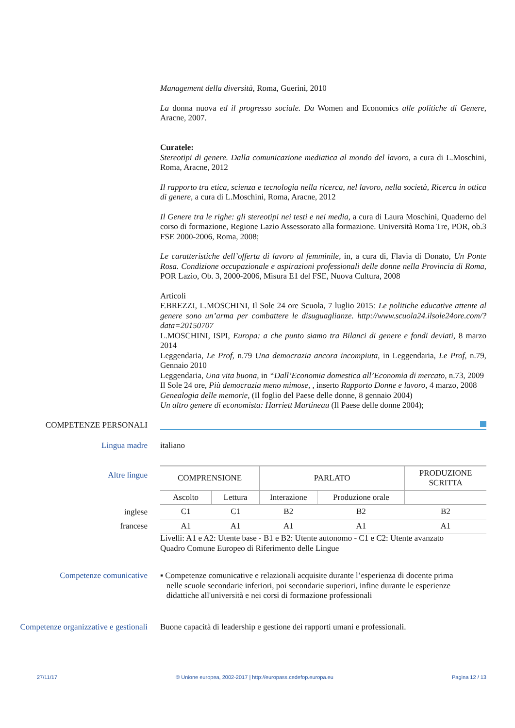Management della diversità, Roma, Guerini, 2010
La donna nuova ed il progresso sociale. Da Women and Economics alle politiche di Genere, Aracne, 2007.
Curatele:
Stereotipi di genere. Dalla comunicazione mediatica al mondo del lavoro, a cura di L.Moschini, Roma, Aracne, 2012
Il rapporto tra etica, scienza e tecnologia nella ricerca, nel lavoro, nella società, Ricerca in ottica di genere, a cura di L.Moschini, Roma, Aracne, 2012
Il Genere tra le righe: gli stereotipi nei testi e nei media, a cura di Laura Moschini, Quaderno del corso di formazione, Regione Lazio Assessorato alla formazione. Università Roma Tre, POR, ob.3 FSE 2000-2006, Roma, 2008;
Le caratteristiche dell’offerta di lavoro al femminile, in, a cura di, Flavia di Donato, Un Ponte Rosa. Condizione occupazionale e aspirazioni professionali delle donne nella Provincia di Roma, POR Lazio, Ob. 3, 2000-2006, Misura E1 del FSE, Nuova Cultura, 2008
Articoli
F.BREZZI, L.MOSCHINI, Il Sole 24 ore Scuola, 7 luglio 2015: Le politiche educative attente al genere sono un’arma per combattere le disuguaglianze. http://www.scuola24.ilsole24ore.com/?data=20150707
L.MOSCHINI, ISPI, Europa: a che punto siamo tra Bilanci di genere e fondi deviati, 8 marzo 2014
Leggendaria, Le Prof, n.79 Una democrazia ancora incompiuta, in Leggendaria, Le Prof, n.79, Gennaio 2010
Leggendaria, Una vita buona, in “Dall’Economia domestica all’Economia di mercato, n.73, 2009
Il Sole 24 ore, Più democrazia meno mimose, , inserto Rapporto Donne e lavoro, 4 marzo, 2008
Genealogia delle memorie, (Il foglio del Paese delle donne, 8 gennaio 2004)
Un altro genere di economista: Harriett Martineau (Il Paese delle donne 2004);
COMPETENZE PERSONALI
Lingua madre italiano
Altre lingue
| COMPRENSIONE | | PARLATO | | PRODUZIONE SCRITTA |
| --- | --- | --- | --- | --- |
| Ascolto | Lettura | Interazione | Produzione orale | |
| C1 | C1 | B2 | B2 | B2 |
| A1 | A1 | A1 | A1 | A1 |
Livelli: A1 e A2: Utente base - B1 e B2: Utente autonomo - C1 e C2: Utente avanzato
Quadro Comune Europeo di Riferimento delle Lingue
inglese
francese
Competenze comunicative ▪ Competenze comunicative e relazionali acquisite durante l’esperienza di docente prima
nelle scuole secondarie inferiori, poi secondarie superiori, infine durante le esperienze
didattiche all'università e nei corsi di formazione professionali
Competenze organizzative e gestionali
Buone capacità di leadership e gestione dei rapporti umani e professionali.
27/11/17 © Unione europea, 2002-2017 | http://europass.cedefop.europa.eu Pagina 12 / 13